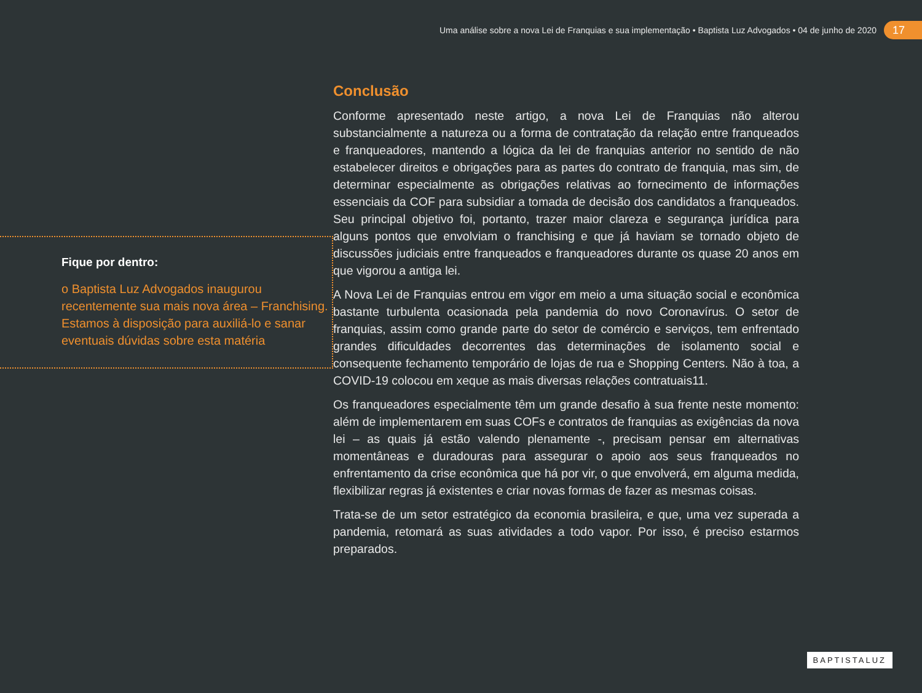Uma análise sobre a nova Lei de Franquias e sua implementação • Baptista Luz Advogados • 04 de junho de 2020
17
Fique por dentro:
o Baptista Luz Advogados inaugurou recentemente sua mais nova área – Franchising. Estamos à disposição para auxiliá-lo e sanar eventuais dúvidas sobre esta matéria
Conclusão
Conforme apresentado neste artigo, a nova Lei de Franquias não alterou substancialmente a natureza ou a forma de contratação da relação entre franqueados e franqueadores, mantendo a lógica da lei de franquias anterior no sentido de não estabelecer direitos e obrigações para as partes do contrato de franquia, mas sim, de determinar especialmente as obrigações relativas ao fornecimento de informações essenciais da COF para subsidiar a tomada de decisão dos candidatos a franqueados. Seu principal objetivo foi, portanto, trazer maior clareza e segurança jurídica para alguns pontos que envolviam o franchising e que já haviam se tornado objeto de discussões judiciais entre franqueados e franqueadores durante os quase 20 anos em que vigorou a antiga lei.
A Nova Lei de Franquias entrou em vigor em meio a uma situação social e econômica bastante turbulenta ocasionada pela pandemia do novo Coronavírus. O setor de franquias, assim como grande parte do setor de comércio e serviços, tem enfrentado grandes dificuldades decorrentes das determinações de isolamento social e consequente fechamento temporário de lojas de rua e Shopping Centers. Não à toa, a COVID-19 colocou em xeque as mais diversas relações contratuais11.
Os franqueadores especialmente têm um grande desafio à sua frente neste momento: além de implementarem em suas COFs e contratos de franquias as exigências da nova lei – as quais já estão valendo plenamente -, precisam pensar em alternativas momentâneas e duradouras para assegurar o apoio aos seus franqueados no enfrentamento da crise econômica que há por vir, o que envolverá, em alguma medida, flexibilizar regras já existentes e criar novas formas de fazer as mesmas coisas.
Trata-se de um setor estratégico da economia brasileira, e que, uma vez superada a pandemia, retomará as suas atividades a todo vapor. Por isso, é preciso estarmos preparados.
BAPTISTALUZ